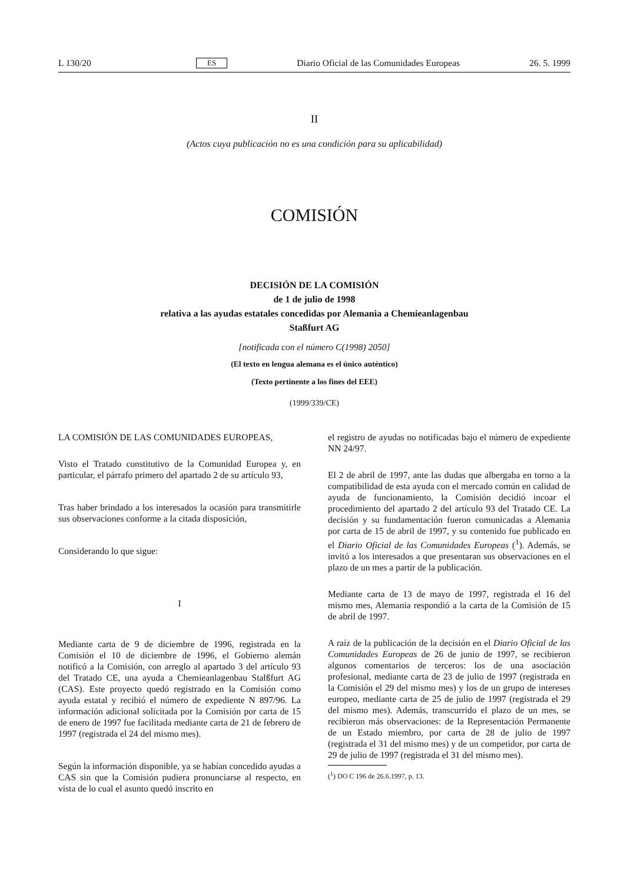L 130/20 ES Diario Oficial de las Comunidades Europeas 26. 5. 1999
II
(Actos cuya publicación no es una condición para su aplicabilidad)
COMISIÓN
DECISIÓN DE LA COMISIÓN
de 1 de julio de 1998
relativa a las ayudas estatales concedidas por Alemania a Chemieanlagenbau
Staßfurt AG
[notificada con el número C(1998) 2050]
(El texto en lengua alemana es el único auténtico)
(Texto pertinente a los fines del EEE)
(1999/339/CE)
LA COMISIÓN DE LAS COMUNIDADES EUROPEAS,
Visto el Tratado constitutivo de la Comunidad Europea y, en particular, el párrafo primero del apartado 2 de su artículo 93,
Tras haber brindado a los interesados la ocasión para transmitirle sus observaciones conforme a la citada disposición,
Considerando lo que sigue:
I
Mediante carta de 9 de diciembre de 1996, registrada en la Comisión el 10 de diciembre de 1996, el Gobierno alemán notificó a la Comisión, con arreglo al apartado 3 del artículo 93 del Tratado CE, una ayuda a Chemieanlagenbau Stalßfurt AG (CAS). Este proyecto quedó registrado en la Comisión como ayuda estatal y recibió el número de expediente N 897/96. La información adicional solicitada por la Comisión por carta de 15 de enero de 1997 fue facilitada mediante carta de 21 de febrero de 1997 (registrada el 24 del mismo mes).
Según la información disponible, ya se habían concedido ayudas a CAS sin que la Comisión pudiera pronunciarse al respecto, en vista de lo cual el asunto quedó inscrito en
el registro de ayudas no notificadas bajo el número de expediente NN 24/97.
El 2 de abril de 1997, ante las dudas que albergaba en torno a la compatibilidad de esta ayuda con el mercado común en calidad de ayuda de funcionamiento, la Comisión decidió incoar el procedimiento del apartado 2 del artículo 93 del Tratado CE. La decisión y su fundamentación fueron comunicadas a Alemania por carta de 15 de abril de 1997, y su contenido fue publicado en el Diario Oficial de las Comunidades Europeas (<sup>1</sup>). Además, se invitó a los interesados a que presentaran sus observaciones en el plazo de un mes a partir de la publicación.
Mediante carta de 13 de mayo de 1997, registrada el 16 del mismo mes, Alemania respondió a la carta de la Comisión de 15 de abril de 1997.
A raíz de la publicación de la decisión en el Diario Oficial de las Comunidades Europeas de 26 de junio de 1997, se recibieron algunos comentarios de terceros: los de una asociación profesional, mediante carta de 23 de julio de 1997 (registrada en la Comisión el 29 del mismo mes) y los de un grupo de intereses europeo, mediante carta de 25 de julio de 1997 (registrada el 29 del mismo mes). Además, transcurrido el plazo de un mes, se recibieron más observaciones: de la Representación Permanente de un Estado miembro, por carta de 28 de julio de 1997 (registrada el 31 del mismo mes) y de un competidor, por carta de 29 de julio de 1997 (registrada el 31 del mismo mes).
(<sup>1</sup>) DO C 196 de 26.6.1997, p. 13.